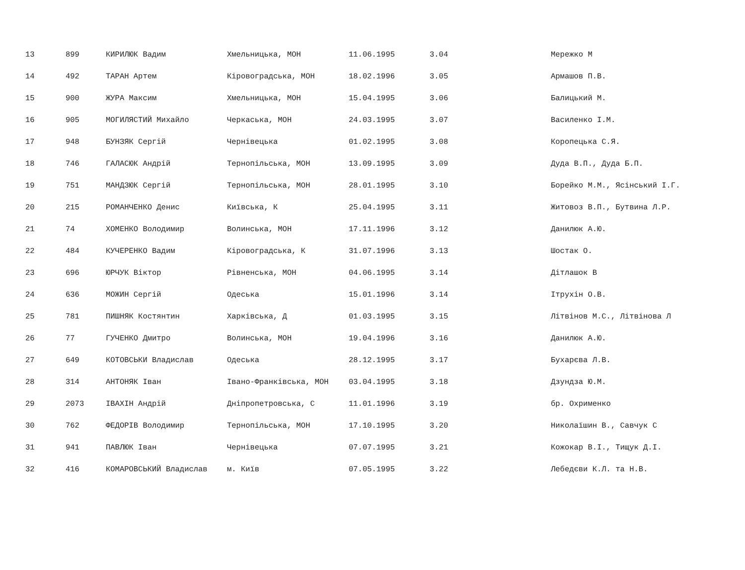| 13 | 899 | КИРИЛЮК Вадим | Хмельницька, МОН | 11.06.1995 | 3.04 | Мережко М |
| 14 | 492 | ТАРАН Артем | Кіровоградська, МОН | 18.02.1996 | 3.05 | Армашов П.В. |
| 15 | 900 | ЖУРА Максим | Хмельницька, МОН | 15.04.1995 | 3.06 | Балицький М. |
| 16 | 905 | МОГИЛЯСТИЙ Михайло | Черкаська, МОН | 24.03.1995 | 3.07 | Василенко І.М. |
| 17 | 948 | БУНЗЯК Сергій | Чернівецька | 01.02.1995 | 3.08 | Коропецька С.Я. |
| 18 | 746 | ГАЛАСЮК Андрій | Тернопільська, МОН | 13.09.1995 | 3.09 | Дуда В.П., Дуда Б.П. |
| 19 | 751 | МАНДЗЮК Сергій | Тернопільська, МОН | 28.01.1995 | 3.10 | Борейко М.М., Ясінський І.Г. |
| 20 | 215 | РОМАНЧЕНКО Денис | Київська, К | 25.04.1995 | 3.11 | Житовоз В.П., Бутвина Л.Р. |
| 21 | 74 | ХОМЕНКО Володимир | Волинська, МОН | 17.11.1996 | 3.12 | Данилюк А.Ю. |
| 22 | 484 | КУЧЕРЕНКО Вадим | Кіровоградська, К | 31.07.1996 | 3.13 | Шостак О. |
| 23 | 696 | ЮРЧУК Віктор | Рівненська, МОН | 04.06.1995 | 3.14 | Дітлашок В |
| 24 | 636 | МОЖИН Сергій | Одеська | 15.01.1996 | 3.14 | Ітрухін О.В. |
| 25 | 781 | ПИШНЯК Костянтин | Харківська, Д | 01.03.1995 | 3.15 | Літвінов М.С., Літвінова Л |
| 26 | 77 | ГУЧЕНКО Дмитро | Волинська, МОН | 19.04.1996 | 3.16 | Данилюк А.Ю. |
| 27 | 649 | КОТОВСЬКИ Владислав | Одеська | 28.12.1995 | 3.17 | Бухарєва Л.В. |
| 28 | 314 | АНТОНЯК Іван | Івано-Франківська, МОН | 03.04.1995 | 3.18 | Дзундза Ю.М. |
| 29 | 2073 | ІВАХІН Андрій | Дніпропетровська, С | 11.01.1996 | 3.19 | бр. Охрименко |
| 30 | 762 | ФЕДОРІВ Володимир | Тернопільська, МОН | 17.10.1995 | 3.20 | Николаїшин В., Савчук С |
| 31 | 941 | ПАВЛЮК Іван | Чернівецька | 07.07.1995 | 3.21 | Кожокар В.І., Тищук Д.І. |
| 32 | 416 | КОМАРОВСЬКИЙ Владислав | м. Київ | 07.05.1995 | 3.22 | Лебедєви К.Л. та Н.В. |